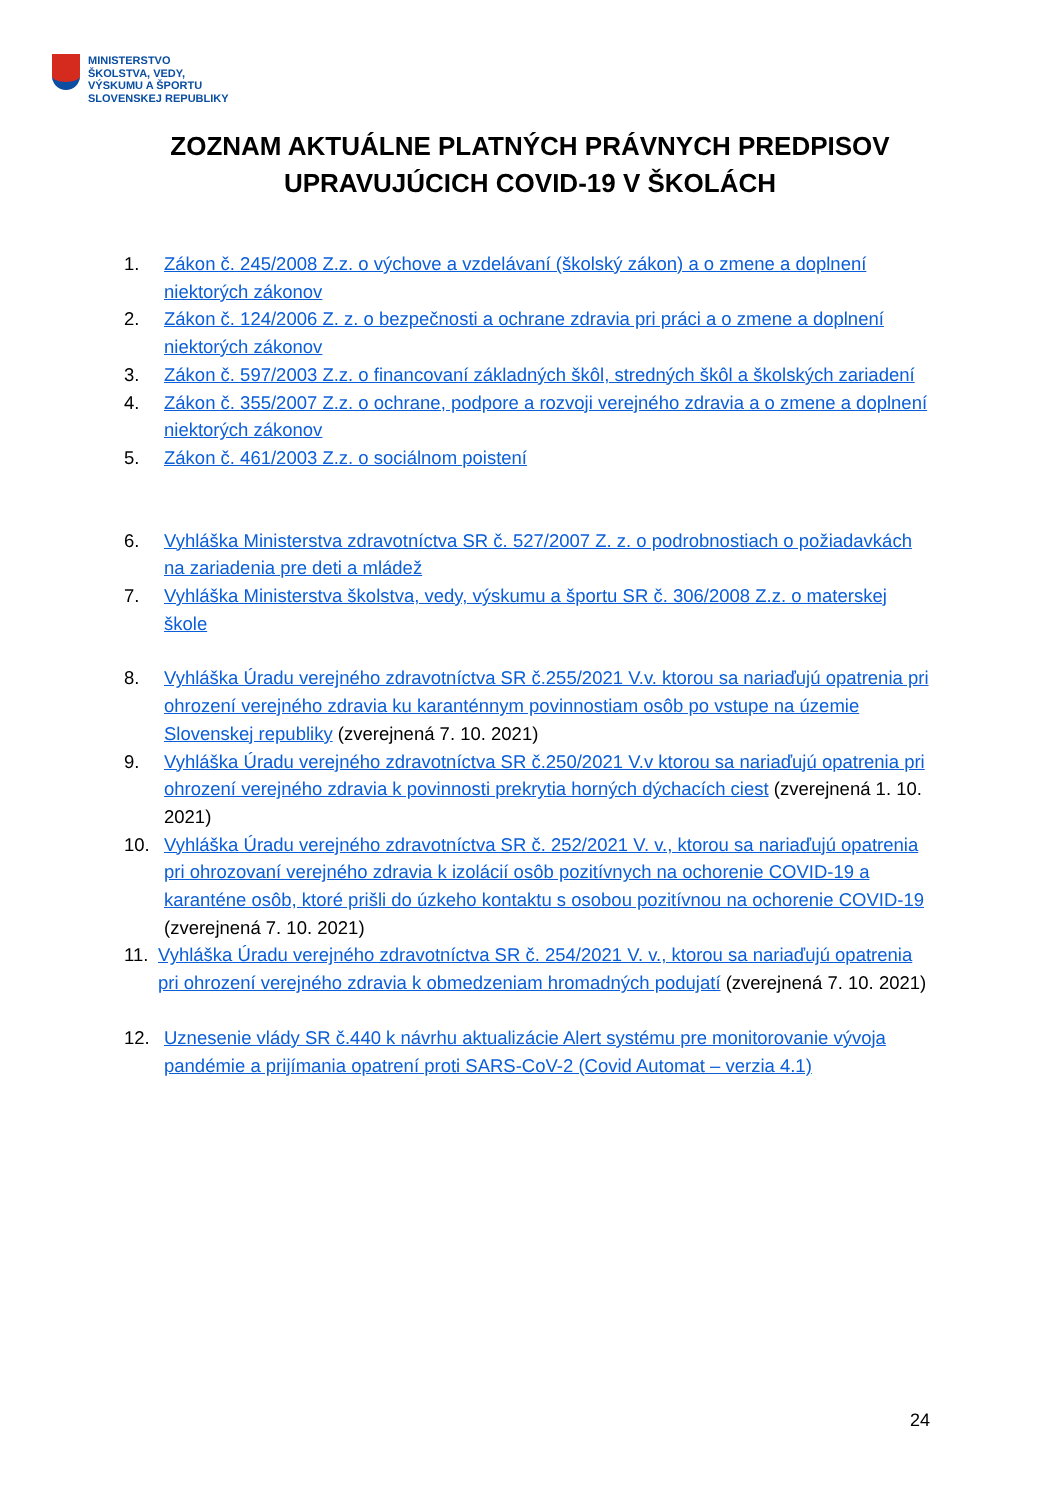MINISTERSTVO
ŠKOLSTVA, VEDY,
VÝSKUMU A ŠPORTU
SLOVENSKEJ REPUBLIKY
ZOZNAM AKTUÁLNE PLATNÝCH PRÁVNYCH PREDPISOV
UPRAVUJÚCICH COVID-19 V ŠKOLÁCH
1. Zákon č. 245/2008 Z.z. o výchove a vzdelávaní (školský zákon) a o zmene a doplnení niektorých zákonov
2. Zákon č. 124/2006 Z. z. o bezpečnosti a ochrane zdravia pri práci a o zmene a doplnení niektorých zákonov
3. Zákon č. 597/2003 Z.z. o financovaní základných škôl, stredných škôl a školských zariadení
4. Zákon č. 355/2007 Z.z. o ochrane, podpore a rozvoji verejného zdravia a o zmene a doplnení niektorých zákonov
5. Zákon č. 461/2003 Z.z. o sociálnom poistení
6. Vyhláška Ministerstva zdravotníctva SR č. 527/2007 Z. z. o podrobnostiach o požiadavkách na zariadenia pre deti a mládež
7. Vyhláška Ministerstva školstva, vedy, výskumu a športu SR č. 306/2008 Z.z. o materskej škole
8. Vyhláška Úradu verejného zdravotníctva SR č.255/2021 V.v. ktorou sa nariaďujú opatrenia pri ohrození verejného zdravia ku karanténnym povinnostiam osôb po vstupe na územie Slovenskej republiky (zverejnená 7. 10. 2021)
9. Vyhláška Úradu verejného zdravotníctva SR č.250/2021 V.v ktorou sa nariaďujú opatrenia pri ohrození verejného zdravia k povinnosti prekrytia horných dýchacích ciest (zverejnená 1. 10. 2021)
10. Vyhláška Úradu verejného zdravotníctva SR č. 252/2021 V. v., ktorou sa nariaďujú opatrenia pri ohrozovaní verejného zdravia k izolácií osôb pozitívnych na ochorenie COVID-19 a karanténe osôb, ktoré prišli do úzkeho kontaktu s osobou pozitívnou na ochorenie COVID-19 (zverejnená 7. 10. 2021)
11. Vyhláška Úradu verejného zdravotníctva SR č. 254/2021 V. v., ktorou sa nariaďujú opatrenia pri ohrození verejného zdravia k obmedzeniam hromadných podujatí (zverejnená 7. 10. 2021)
12. Uznesenie vlády SR č.440 k návrhu aktualizácie Alert systému pre monitorovanie vývoja pandémie a prijímania opatrení proti SARS-CoV-2 (Covid Automat – verzia 4.1)
24